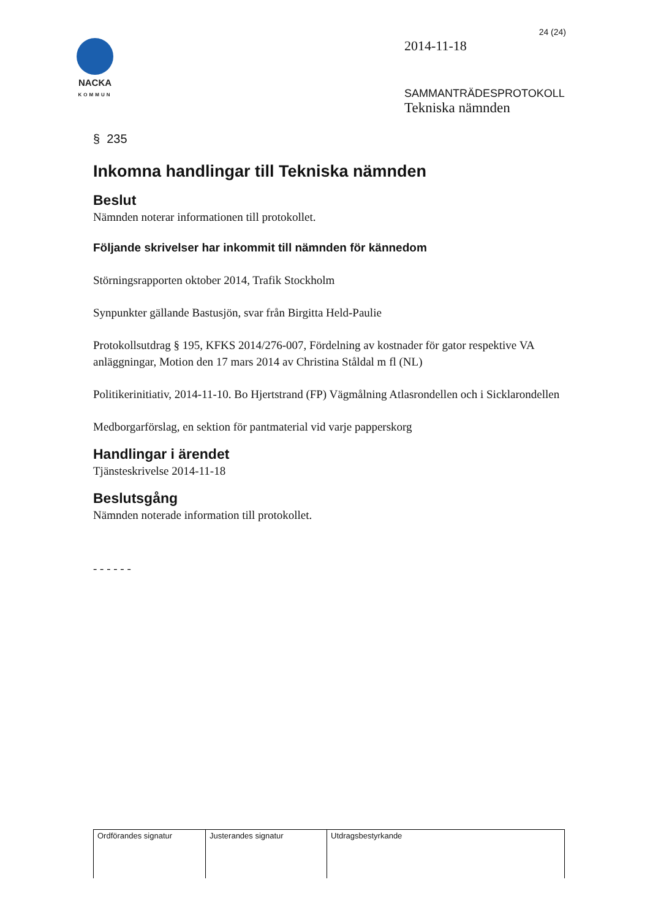24 (24)
NACKA
KOMMUN
2014-11-18
SAMMANTRÄDESPROTOKOLL
Tekniska nämnden
§ 235
Inkomna handlingar till Tekniska nämnden
Beslut
Nämnden noterar informationen till protokollet.
Följande skrivelser har inkommit till nämnden för kännedom
Störningsrapporten oktober 2014, Trafik Stockholm
Synpunkter gällande Bastusjön, svar från Birgitta Held-Paulie
Protokollsutdrag § 195, KFKS 2014/276-007, Fördelning av kostnader för gator respektive VA anläggningar, Motion den 17 mars 2014 av Christina Ståldal m fl (NL)
Politikerinitiativ, 2014-11-10. Bo Hjertstrand (FP) Vägmålning Atlasrondellen och i Sicklarondellen
Medborgarförslag, en sektion för pantmaterial vid varje papperskorg
Handlingar i ärendet
Tjänsteskrivelse 2014-11-18
Beslutsgång
Nämnden noterade information till protokollet.
- - - - - -
| Ordförandes signatur | Justerandes signatur | Utdragsbestyrkande |
| --- | --- | --- |